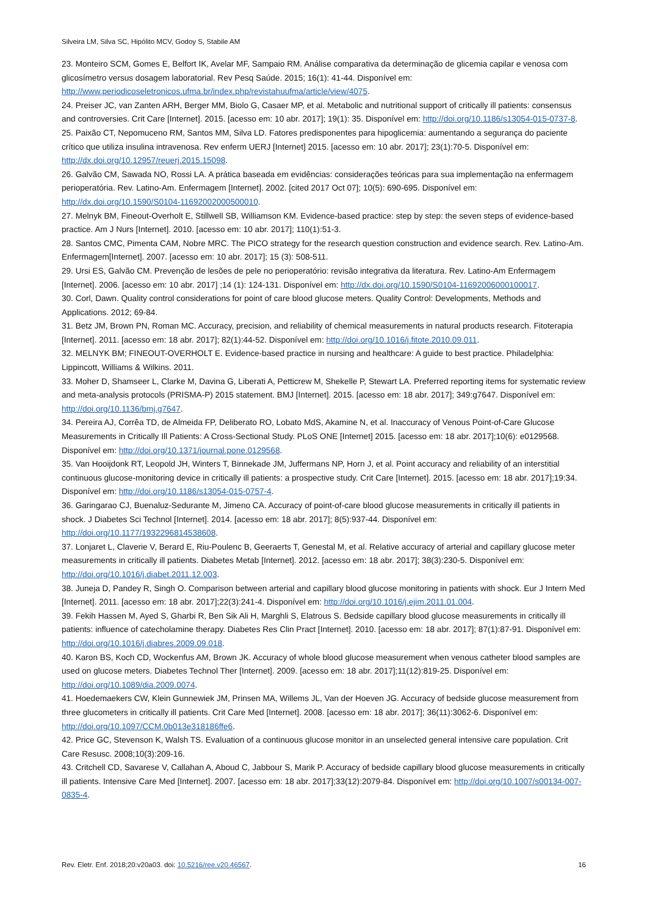Silveira LM, Silva SC, Hipólito MCV, Godoy S, Stabile AM
23. Monteiro SCM, Gomes E, Belfort IK, Avelar MF, Sampaio RM. Análise comparativa da determinação de glicemia capilar e venosa com glicosímetro versus dosagem laboratorial. Rev Pesq Saúde. 2015; 16(1): 41-44. Disponível em: http://www.periodicoseletronicos.ufma.br/index.php/revistahuufma/article/view/4075.
24. Preiser JC, van Zanten ARH, Berger MM, Biolo G, Casaer MP, et al. Metabolic and nutritional support of critically ill patients: consensus and controversies. Crit Care [Internet]. 2015. [acesso em: 10 abr. 2017]; 19(1): 35. Disponível em: http://doi.org/10.1186/s13054-015-0737-8.
25. Paixão CT, Nepomuceno RM, Santos MM, Silva LD. Fatores predisponentes para hipoglicemia: aumentando a segurança do paciente crítico que utiliza insulina intravenosa. Rev enferm UERJ [Internet] 2015. [acesso em: 10 abr. 2017]; 23(1):70-5. Disponível em: http://dx.doi.org/10.12957/reuerj.2015.15098.
26. Galvão CM, Sawada NO, Rossi LA. A prática baseada em evidências: considerações teóricas para sua implementação na enfermagem perioperatória. Rev. Latino-Am. Enfermagem [Internet]. 2002. [cited 2017 Oct 07]; 10(5): 690-695. Disponível em: http://dx.doi.org/10.1590/S0104-11692002000500010.
27. Melnyk BM, Fineout-Overholt E, Stillwell SB, Williamson KM. Evidence-based practice: step by step: the seven steps of evidence-based practice. Am J Nurs [Internet]. 2010. [acesso em: 10 abr. 2017]; 110(1):51-3.
28. Santos CMC, Pimenta CAM, Nobre MRC. The PICO strategy for the research question construction and evidence search. Rev. Latino-Am. Enfermagem[Internet]. 2007. [acesso em: 10 abr. 2017]; 15 (3): 508-511.
29. Ursi ES, Galvão CM. Prevenção de lesões de pele no perioperatório: revisão integrativa da literatura. Rev. Latino-Am Enfermagem [Internet]. 2006. [acesso em: 10 abr. 2017] ;14 (1): 124-131. Disponível em: http://dx.doi.org/10.1590/S0104-11692006000100017.
30. Corl, Dawn. Quality control considerations for point of care blood glucose meters. Quality Control: Developments, Methods and Applications. 2012; 69-84.
31. Betz JM, Brown PN, Roman MC. Accuracy, precision, and reliability of chemical measurements in natural products research. Fitoterapia [Internet]. 2011. [acesso em: 18 abr. 2017]; 82(1):44-52. Disponível em: http://doi.org/10.1016/j.fitote.2010.09.011.
32. MELNYK BM; FINEOUT-OVERHOLT E. Evidence-based practice in nursing and healthcare: A guide to best practice. Philadelphia: Lippincott, Williams & Wilkins. 2011.
33. Moher D, Shamseer L, Clarke M, Davina G, Liberati A, Petticrew M, Shekelle P, Stewart LA. Preferred reporting items for systematic review and meta-analysis protocols (PRISMA-P) 2015 statement. BMJ [Internet]. 2015. [acesso em: 18 abr. 2017]; 349:g7647. Disponível em: http://doi.org/10.1136/bmj.g7647.
34. Pereira AJ, Corrêa TD, de Almeida FP, Deliberato RO, Lobato MdS, Akamine N, et al. Inaccuracy of Venous Point-of-Care Glucose Measurements in Critically Ill Patients: A Cross-Sectional Study. PLoS ONE [Internet] 2015. [acesso em: 18 abr. 2017];10(6): e0129568. Disponível em: http://doi.org/10.1371/journal.pone.0129568.
35. Van Hooijdonk RT, Leopold JH, Winters T, Binnekade JM, Juffermans NP, Horn J, et al. Point accuracy and reliability of an interstitial continuous glucose-monitoring device in critically ill patients: a prospective study. Crit Care [Internet]. 2015. [acesso em: 18 abr. 2017];19:34. Disponível em: http://doi.org/10.1186/s13054-015-0757-4.
36. Garingarao CJ, Buenaluz-Sedurante M, Jimeno CA. Accuracy of point-of-care blood glucose measurements in critically ill patients in shock. J Diabetes Sci Technol [Internet]. 2014. [acesso em: 18 abr. 2017]; 8(5):937-44. Disponível em: http://doi.org/10.1177/1932296814538608.
37. Lonjaret L, Claverie V, Berard E, Riu-Poulenc B, Geeraerts T, Genestal M, et al. Relative accuracy of arterial and capillary glucose meter measurements in critically ill patients. Diabetes Metab [Internet]. 2012. [acesso em: 18 abr. 2017]; 38(3):230-5. Disponível em: http://doi.org/10.1016/j.diabet.2011.12.003.
38. Juneja D, Pandey R, Singh O. Comparison between arterial and capillary blood glucose monitoring in patients with shock. Eur J Intern Med [Internet]. 2011. [acesso em: 18 abr. 2017];22(3):241-4. Disponível em: http://doi.org/10.1016/j.ejim.2011.01.004.
39. Fekih Hassen M, Ayed S, Gharbi R, Ben Sik Ali H, Marghli S, Elatrous S. Bedside capillary blood glucose measurements in critically ill patients: influence of catecholamine therapy. Diabetes Res Clin Pract [Internet]. 2010. [acesso em: 18 abr. 2017]; 87(1):87-91. Disponível em: http://doi.org/10.1016/j.diabres.2009.09.018.
40. Karon BS, Koch CD, Wockenfus AM, Brown JK. Accuracy of whole blood glucose measurement when venous catheter blood samples are used on glucose meters. Diabetes Technol Ther [Internet]. 2009. [acesso em: 18 abr. 2017];11(12):819-25. Disponível em: http://doi.org/10.1089/dia.2009.0074.
41. Hoedemaekers CW, Klein Gunnewiek JM, Prinsen MA, Willems JL, Van der Hoeven JG. Accuracy of bedside glucose measurement from three glucometers in critically ill patients. Crit Care Med [Internet]. 2008. [acesso em: 18 abr. 2017]; 36(11):3062-6. Disponível em: http://doi.org/10.1097/CCM.0b013e318186ffe6.
42. Price GC, Stevenson K, Walsh TS. Evaluation of a continuous glucose monitor in an unselected general intensive care population. Crit Care Resusc. 2008;10(3):209-16.
43. Critchell CD, Savarese V, Callahan A, Aboud C, Jabbour S, Marik P. Accuracy of bedside capillary blood glucose measurements in critically ill patients. Intensive Care Med [Internet]. 2007. [acesso em: 18 abr. 2017];33(12):2079-84. Disponível em: http://doi.org/10.1007/s00134-007-0835-4.
Rev. Eletr. Enf. 2018;20:v20a03. doi: 10.5216/ree.v20.46567. 16